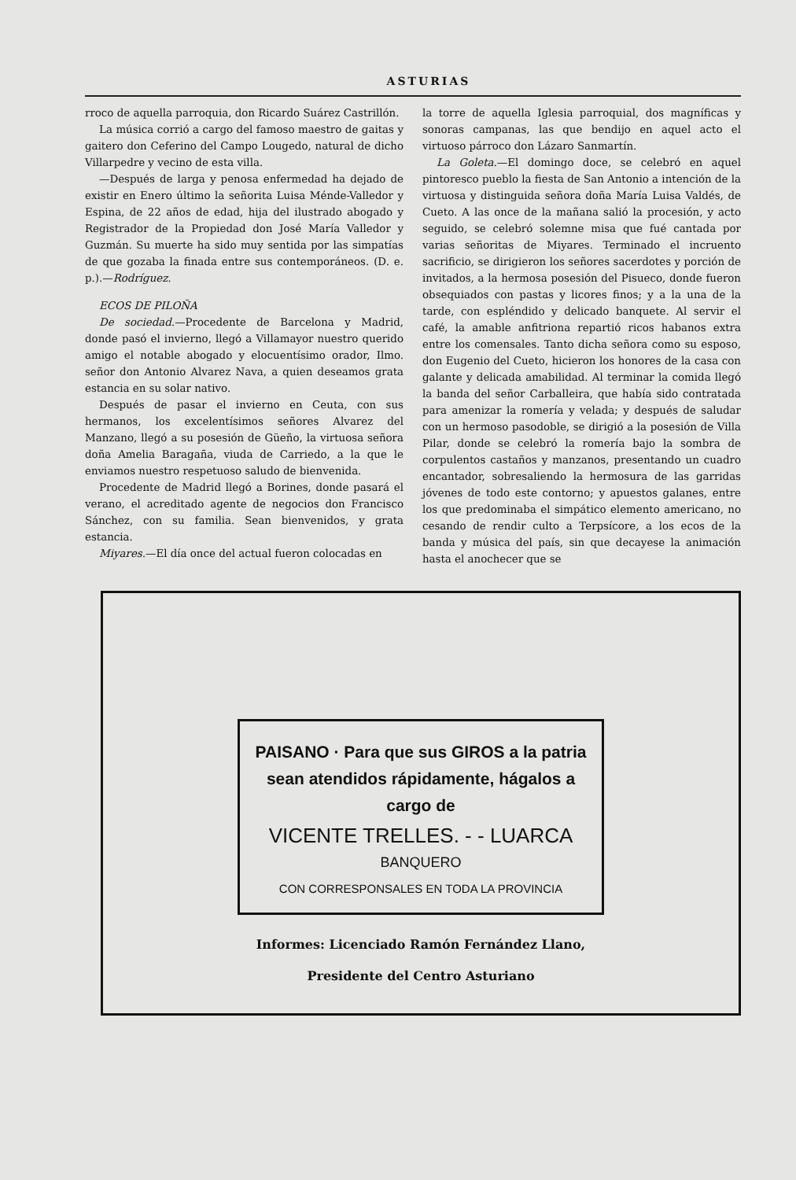ASTURIAS
rroco de aquella parroquia, don Ricardo Suárez Castrillón.
La música corrió a cargo del famoso maestro de gaitas y gaitero don Ceferino del Campo Lougedo, natural de dicho Villarpedre y vecino de esta villa.
—Después de larga y penosa enfermedad ha dejado de existir en Enero último la señorita Luisa Ménde-Valledor y Espina, de 22 años de edad, hija del ilustrado abogado y Registrador de la Propiedad don José María Valledor y Guzmán. Su muerte ha sido muy sentida por las simpatías de que gozaba la finada entre sus contemporáneos. (D. e. p.).—Rodríguez.
ECOS DE PILOÑA
De sociedad.—Procedente de Barcelona y Madrid, donde pasó el invierno, llegó a Villamayor nuestro querido amigo el notable abogado y elocuentísimo orador, Ilmo. señor don Antonio Alvarez Nava, a quien deseamos grata estancia en su solar nativo.
Después de pasar el invierno en Ceuta, con sus hermanos, los excelentísimos señores Alvarez del Manzano, llegó a su posesión de Güeño, la virtuosa señora doña Amelia Baragaña, viuda de Carriedo, a la que le enviamos nuestro respetuoso saludo de bienvenida.
Procedente de Madrid llegó a Borines, donde pasará el verano, el acreditado agente de negocios don Francisco Sánchez, con su familia. Sean bienvenidos, y grata estancia.
Miyares.—El día once del actual fueron colocadas en
la torre de aquella Iglesia parroquial, dos magníficas y sonoras campanas, las que bendijo en aquel acto el virtuoso párroco don Lázaro Sanmartín.
La Goleta.—El domingo doce, se celebró en aquel pintoresco pueblo la fiesta de San Antonio a intención de la virtuosa y distinguida señora doña María Luisa Valdés, de Cueto. A las once de la mañana salió la procesión, y acto seguido, se celebró solemne misa que fué cantada por varias señoritas de Miyares. Terminado el incruento sacrificio, se dirigieron los señores sacerdotes y porción de invitados, a la hermosa posesión del Pisueco, donde fueron obsequiados con pastas y licores finos; y a la una de la tarde, con espléndido y delicado banquete. Al servir el café, la amable anfitriona repartió ricos habanos extra entre los comensales. Tanto dicha señora como su esposo, don Eugenio del Cueto, hicieron los honores de la casa con galante y delicada amabilidad. Al terminar la comida llegó la banda del señor Carballeira, que había sido contratada para amenizar la romería y velada; y después de saludar con un hermoso pasodoble, se dirigió a la posesión de Villa Pilar, donde se celebró la romería bajo la sombra de corpulentos castaños y manzanos, presentando un cuadro encantador, sobresaliendo la hermosura de las garridas jóvenes de todo este contorno; y apuestos galanes, entre los que predominaba el simpático elemento americano, no cesando de rendir culto a Terpsícore, a los ecos de la banda y música del país, sin que decayese la animación hasta el anochecer que se
PAISANO · Para que sus GIROS a la patria
sean atendidos rápidamente, hágalos a cargo de
VICENTE TRELLES. - - LUARCA
BANQUERO
CON CORRESPONSALES EN TODA LA PROVINCIA
Informes: Licenciado Ramón Fernández Llano,
Presidente del Centro Asturiano